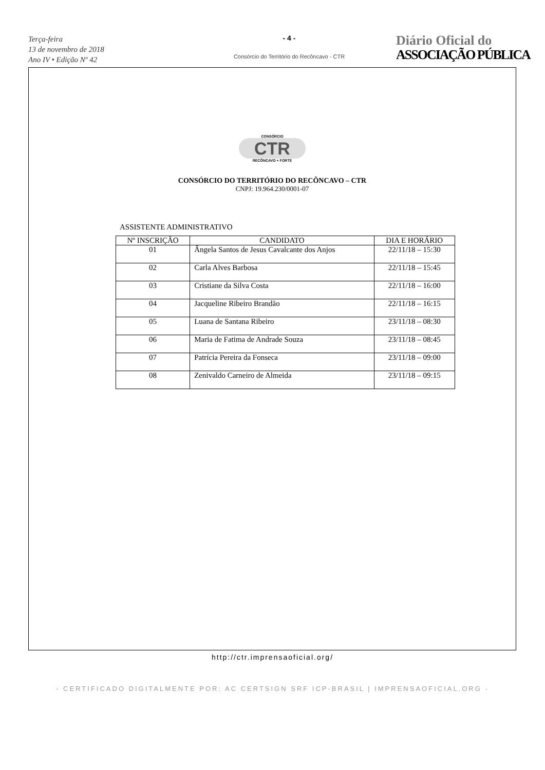Terça-feira
13 de novembro de 2018
Ano IV • Edição Nº 42
- 4 -
Consórcio do Território do Recôncavo - CTR
Diário Oficial do
ASSOCIAÇÃO PÚBLICA
CONSÓRCIO
CTR
RECÔNCAVO + FORTE
CONSÓRCIO DO TERRITÓRIO DO RECÔNCAVO – CTR
CNPJ: 19.964.230/0001-07
ASSISTENTE ADMINISTRATIVO
| Nº INSCRIÇÃO | CANDIDATO | DIA E HORÁRIO |
| --- | --- | --- |
| 01 | Ângela Santos de Jesus Cavalcante dos Anjos | 22/11/18 – 15:30 |
| 02 | Carla Alves Barbosa | 22/11/18 – 15:45 |
| 03 | Cristiane da Silva Costa | 22/11/18 – 16:00 |
| 04 | Jacqueline Ribeiro Brandão | 22/11/18 – 16:15 |
| 05 | Luana de Santana Ribeiro | 23/11/18 – 08:30 |
| 06 | Maria de Fatima de Andrade Souza | 23/11/18 – 08:45 |
| 07 | Patrícia Pereira da Fonseca | 23/11/18 – 09:00 |
| 08 | Zenivaldo Carneiro de Almeida | 23/11/18 – 09:15 |
http://ctr.imprensaoficial.org/
- CERTIFICADO DIGITALMENTE POR: AC CERTSIGN SRF ICP-BRASIL | IMPRENSAOFICIAL.ORG -